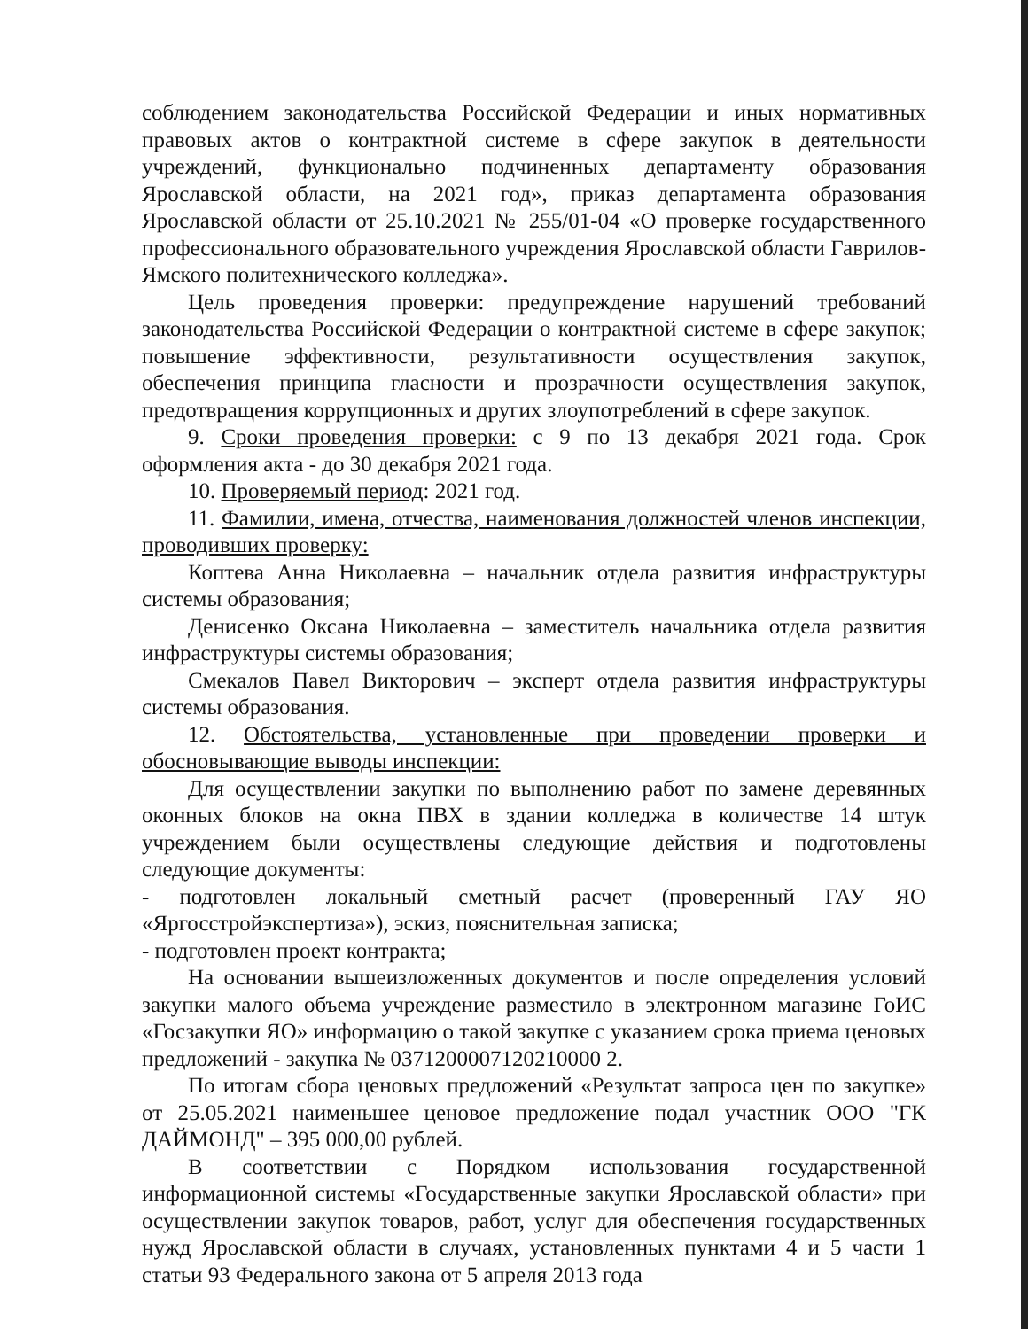соблюдением законодательства Российской Федерации и иных нормативных правовых актов о контрактной системе в сфере закупок в деятельности учреждений, функционально подчиненных департаменту образования Ярославской области, на 2021 год», приказ департамента образования Ярославской области от 25.10.2021 № 255/01-04 «О проверке государственного профессионального образовательного учреждения Ярославской области Гаврилов-Ямского политехнического колледжа».
Цель проведения проверки: предупреждение нарушений требований законодательства Российской Федерации о контрактной системе в сфере закупок; повышение эффективности, результативности осуществления закупок, обеспечения принципа гласности и прозрачности осуществления закупок, предотвращения коррупционных и других злоупотреблений в сфере закупок.
9. Сроки проведения проверки: с 9 по 13 декабря 2021 года. Срок оформления акта - до 30 декабря 2021 года.
10. Проверяемый период: 2021 год.
11. Фамилии, имена, отчества, наименования должностей членов инспекции, проводивших проверку:
Коптева Анна Николаевна – начальник отдела развития инфраструктуры системы образования;
Денисенко Оксана Николаевна – заместитель начальника отдела развития инфраструктуры системы образования;
Смекалов Павел Викторович – эксперт отдела развития инфраструктуры системы образования.
12. Обстоятельства, установленные при проведении проверки и обосновывающие выводы инспекции:
Для осуществлении закупки по выполнению работ по замене деревянных оконных блоков на окна ПВХ в здании колледжа в количестве 14 штук учреждением были осуществлены следующие действия и подготовлены следующие документы:
- подготовлен локальный сметный расчет (проверенный ГАУ ЯО «Яргосстройэкспертиза»), эскиз, пояснительная записка;
- подготовлен проект контракта;
На основании вышеизложенных документов и после определения условий закупки малого объема учреждение разместило в электронном магазине ГоИС «Госзакупки ЯО» информацию о такой закупке с указанием срока приема ценовых предложений - закупка № 0371200007120210000 2.
По итогам сбора ценовых предложений «Результат запроса цен по закупке» от 25.05.2021 наименьшее ценовое предложение подал участник ООО "ГК ДАЙМОНД" – 395 000,00 рублей.
В соответствии с Порядком использования государственной информационной системы «Государственные закупки Ярославской области» при осуществлении закупок товаров, работ, услуг для обеспечения государственных нужд Ярославской области в случаях, установленных пунктами 4 и 5 части 1 статьи 93 Федерального закона от 5 апреля 2013 года